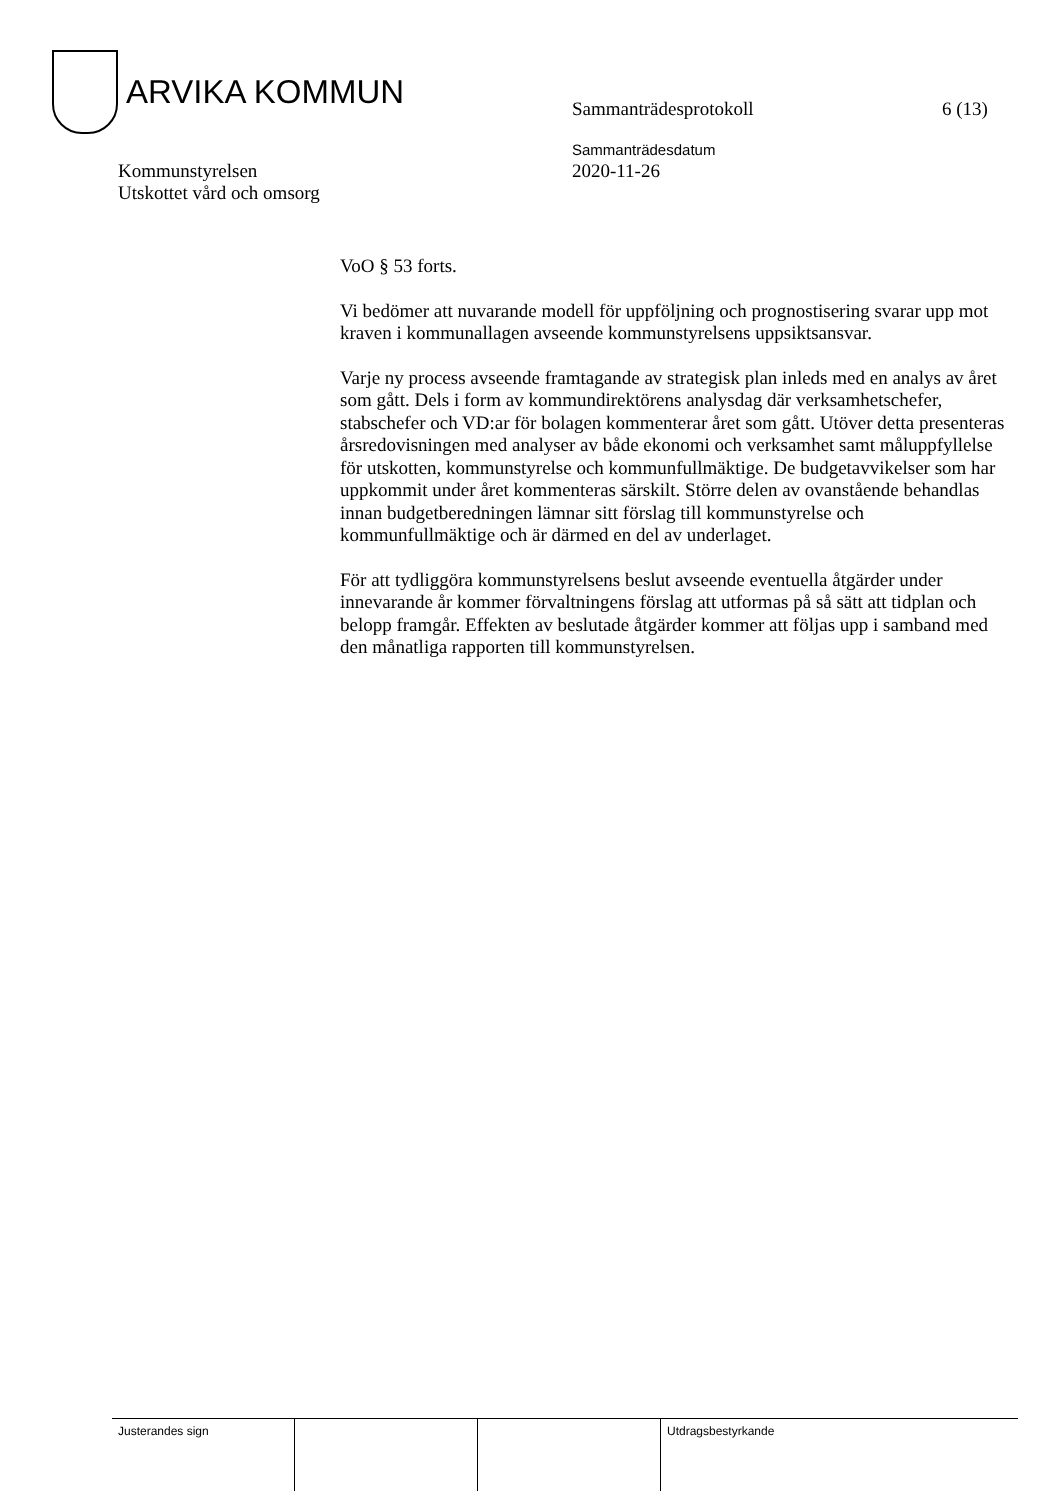ARVIKA KOMMUN
Sammanträdesprotokoll 6 (13)
Kommunstyrelsen
Utskottet vård och omsorg
Sammanträdesdatum
2020-11-26
VoO § 53 forts.
Vi bedömer att nuvarande modell för uppföljning och prognostisering svarar upp mot kraven i kommunallagen avseende kommunstyrelsens uppsiktsansvar.
Varje ny process avseende framtagande av strategisk plan inleds med en analys av året som gått. Dels i form av kommundirektörens analysdag där verksamhetschefer, stabschefer och VD:ar för bolagen kommenterar året som gått. Utöver detta presenteras årsredovisningen med analyser av både ekonomi och verksamhet samt måluppfyllelse för utskotten, kommunstyrelse och kommunfullmäktige. De budgetavvikelser som har uppkommit under året kommenteras särskilt. Större delen av ovanstående behandlas innan budgetberedningen lämnar sitt förslag till kommunstyrelse och kommunfullmäktige och är därmed en del av underlaget.
För att tydliggöra kommunstyrelsens beslut avseende eventuella åtgärder under innevarande år kommer förvaltningens förslag att utformas på så sätt att tidplan och belopp framgår. Effekten av beslutade åtgärder kommer att följas upp i samband med den månatliga rapporten till kommunstyrelsen.
| Justerandes sign | | | Utdragsbestyrkande |